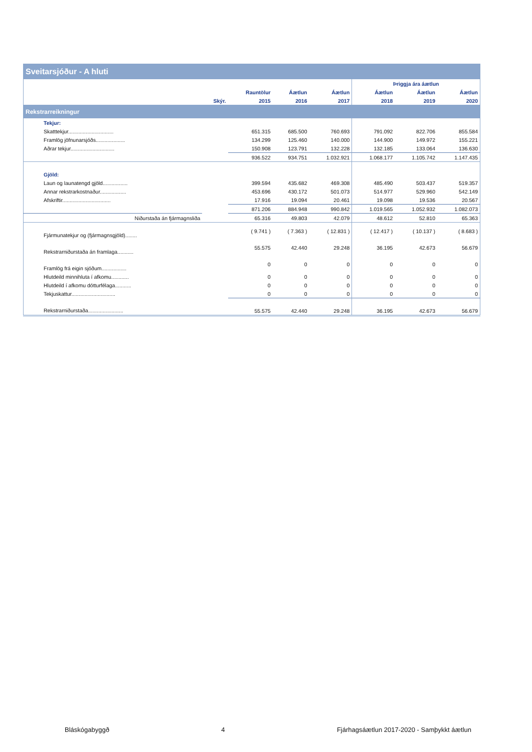| Sveitarsjóður - A hluti | | | | | | | |
| --- | --- | --- | --- | --- | --- | --- | --- |
| | | | | | Þriggja ára áætlun | | |
| | | Rauntölur | Áætlun | Áætlun | Áætlun | Áætlun | Áætlun |
| | Skýr. | 2015 | 2016 | 2017 | 2018 | 2019 | 2020 |
| Rekstrarreikningur | | | | | | | |
| Tekjur: | | | | | | | |
| Skatttekjur............................... | | 651.315 | 685.500 | 760.693 | 791.092 | 822.706 | 855.584 |
| Framlög jöfnunarsjóðs.................... | | 134.299 | 125.460 | 140.000 | 144.900 | 149.972 | 155.221 |
| Aðrar tekjur.............................. | | 150.908 | 123.791 | 132.228 | 132.185 | 133.064 | 136.630 |
| | | 936.522 | 934.751 | 1.032.921 | 1.068.177 | 1.105.742 | 1.147.435 |
| Gjöld: | | | | | | | |
| Laun og launatengd gjöld................. | | 399.594 | 435.682 | 469.308 | 485.490 | 503.437 | 519.357 |
| Annar rekstrarkostnaður.................. | | 453.696 | 430.172 | 501.073 | 514.977 | 529.960 | 542.149 |
| Afskriftir................................. | | 17.916 | 19.094 | 20.461 | 19.098 | 19.536 | 20.567 |
| | | 871.206 | 884.948 | 990.842 | 1.019.565 | 1.052.932 | 1.082.073 |
| Niðurstaða án fjármagnsliða | | 65.316 | 49.803 | 42.079 | 48.612 | 52.810 | 65.363 |
| Fjármunatekjur og (fjármagnsgjöld)........ | | ( 9.741 ) | ( 7.363 ) | ( 12.831 ) | ( 12.417 ) | ( 10.137 ) | ( 8.683 ) |
| Rekstrarniðurstaða án framlaga........... | | 55.575 | 42.440 | 29.248 | 36.195 | 42.673 | 56.679 |
| Framlög frá eigin sjóðum................. | | 0 | 0 | 0 | 0 | 0 | 0 |
| Hlutdeild minnihluta í afkomu............ | | 0 | 0 | 0 | 0 | 0 | 0 |
| Hlutdeild í afkomu dótturfélaga........... | | 0 | 0 | 0 | 0 | 0 | 0 |
| Tekjuskattur.............................. | | 0 | 0 | 0 | 0 | 0 | 0 |
| Rekstrarniðurstaða........................ | | 55.575 | 42.440 | 29.248 | 36.195 | 42.673 | 56.679 |
Bláskógabyggð 4 Fjárhagsáætlun 2017-2020 - Samþykkt áætlun